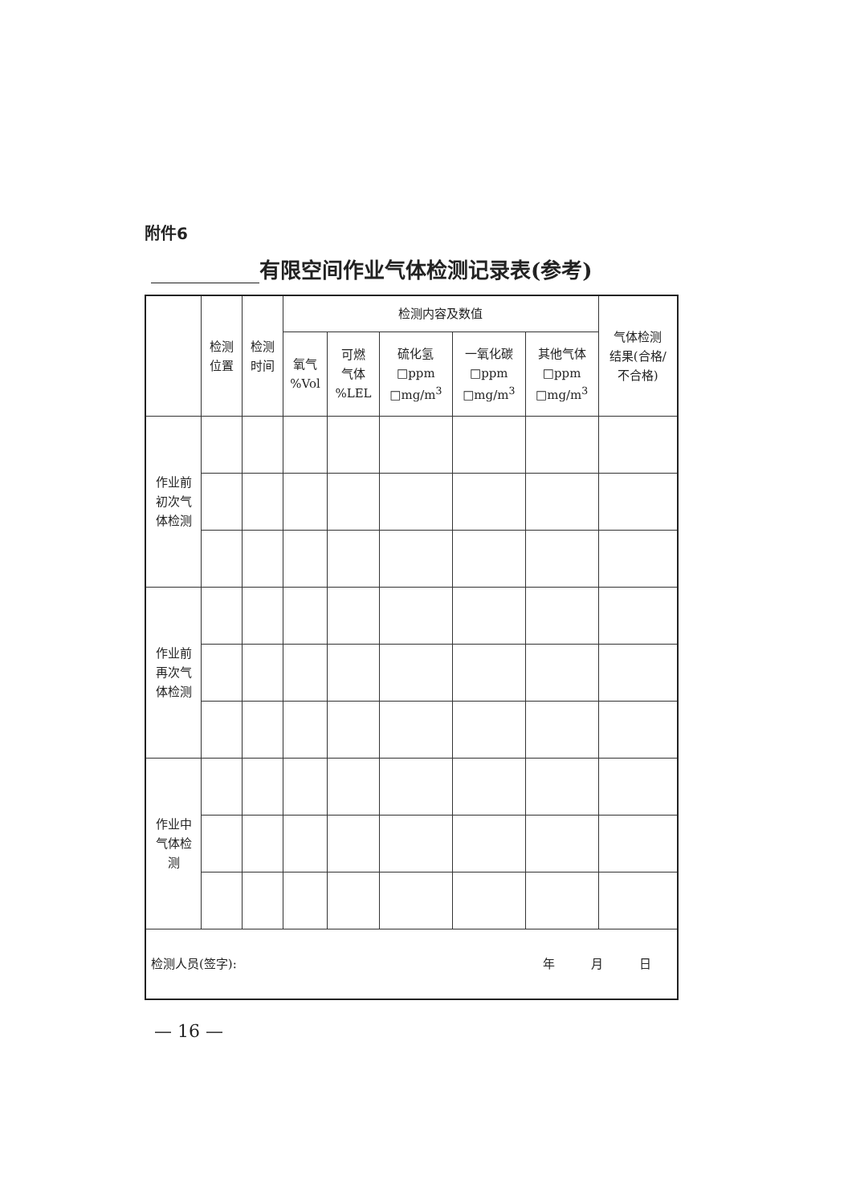附件6
有限空间作业气体检测记录表(参考)
| | 检测 位置 | 检测 时间 | 检测内容及数值 | | | | | 气体检测 结果(合格/ 不合格) |
| --- | --- | --- | --- | --- | --- | --- | --- | --- |
| | | | 氧气 %Vol | 可燃 气体 %LEL | 硫化氢 □ppm □mg/m<sup>3</sup> | 一氧化碳 □ppm □mg/m<sup>3</sup> | 其他气体 □ppm □mg/m<sup>3</sup> | |
| 作业前 初次气 体检测 | | | | | | | | |
| 作业前 再次气 体检测 | | | | | | | | |
| 作业中 气体检 测 | | | | | | | | |
| 检测人员(签字): 年 月 日 | | | | | | | | |
— 16 —